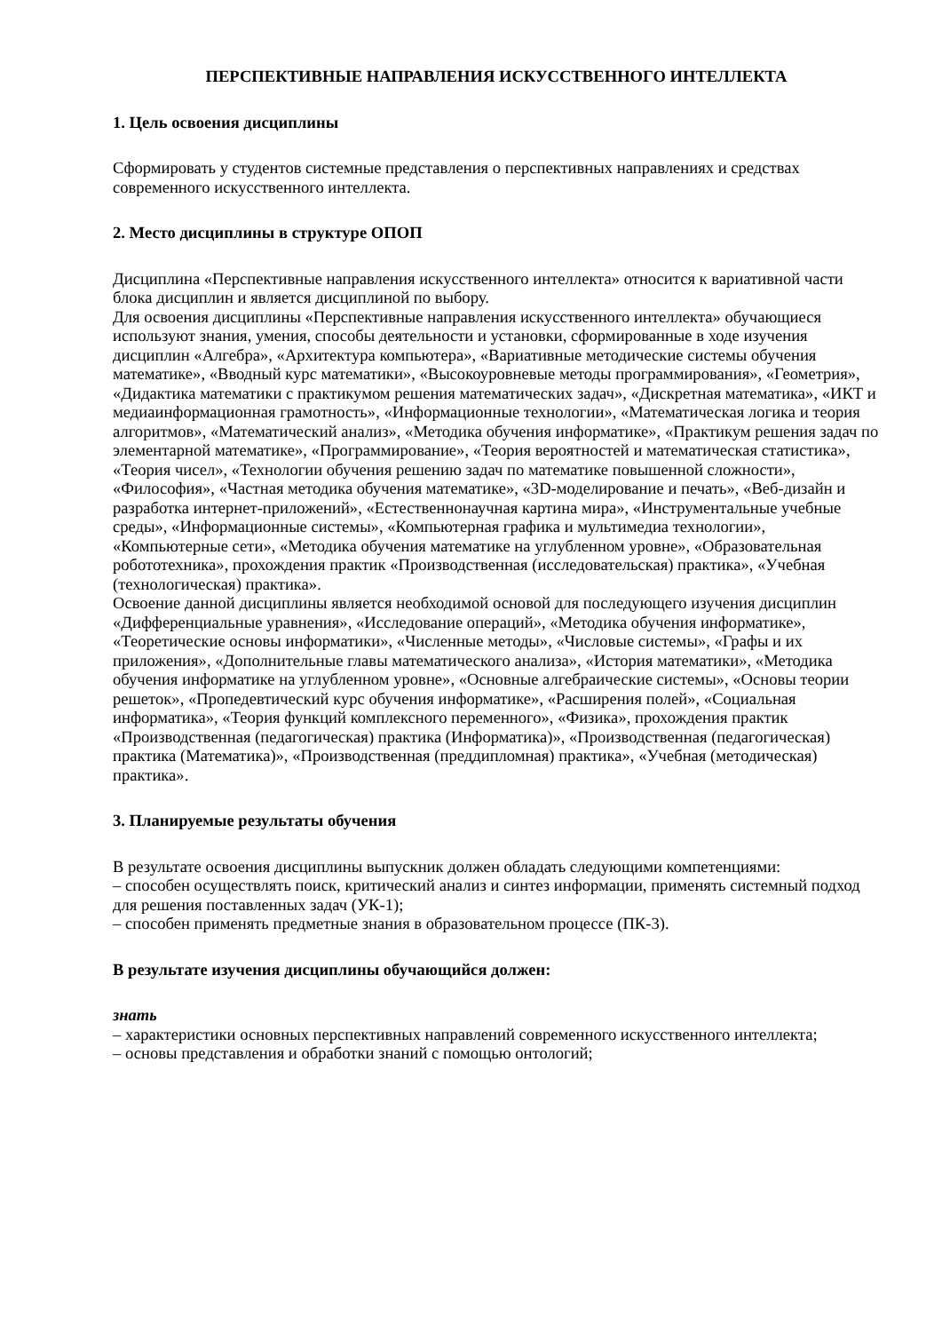ПЕРСПЕКТИВНЫЕ НАПРАВЛЕНИЯ ИСКУССТВЕННОГО ИНТЕЛЛЕКТА
1. Цель освоения дисциплины
Сформировать у студентов системные представления о перспективных направлениях и средствах современного искусственного интеллекта.
2. Место дисциплины в структуре ОПОП
Дисциплина «Перспективные направления искусственного интеллекта» относится к вариативной части блока дисциплин и является дисциплиной по выбору.
Для освоения дисциплины «Перспективные направления искусственного интеллекта» обучающиеся используют знания, умения, способы деятельности и установки, сформированные в ходе изучения дисциплин «Алгебра», «Архитектура компьютера», «Вариативные методические системы обучения математике», «Вводный курс математики», «Высокоуровневые методы программирования», «Геометрия», «Дидактика математики с практикумом решения математических задач», «Дискретная математика», «ИКТ и медиаинформационная грамотность», «Информационные технологии», «Математическая логика и теория алгоритмов», «Математический анализ», «Методика обучения информатике», «Практикум решения задач по элементарной математике», «Программирование», «Теория вероятностей и математическая статистика», «Теория чисел», «Технологии обучения решению задач по математике повышенной сложности», «Философия», «Частная методика обучения математике», «3D-моделирование и печать», «Веб-дизайн и разработка интернет-приложений», «Естественнонаучная картина мира», «Инструментальные учебные среды», «Информационные системы», «Компьютерная графика и мультимедиа технологии», «Компьютерные сети», «Методика обучения математике на углубленном уровне», «Образовательная робототехника», прохождения практик «Производственная (исследовательская) практика», «Учебная (технологическая) практика».
Освоение данной дисциплины является необходимой основой для последующего изучения дисциплин «Дифференциальные уравнения», «Исследование операций», «Методика обучения информатике», «Теоретические основы информатики», «Численные методы», «Числовые системы», «Графы и их приложения», «Дополнительные главы математического анализа», «История математики», «Методика обучения информатике на углубленном уровне», «Основные алгебраические системы», «Основы теории решеток», «Пропедевтический курс обучения информатике», «Расширения полей», «Социальная информатика», «Теория функций комплексного переменного», «Физика», прохождения практик «Производственная (педагогическая) практика (Информатика)», «Производственная (педагогическая) практика (Математика)», «Производственная (преддипломная) практика», «Учебная (методическая) практика».
3. Планируемые результаты обучения
В результате освоения дисциплины выпускник должен обладать следующими компетенциями:
– способен осуществлять поиск, критический анализ и синтез информации, применять системный подход для решения поставленных задач (УК-1);
– способен применять предметные знания в образовательном процессе (ПК-3).
В результате изучения дисциплины обучающийся должен:
знать
– характеристики основных перспективных направлений современного искусственного интеллекта;
– основы представления и обработки знаний с помощью онтологий;